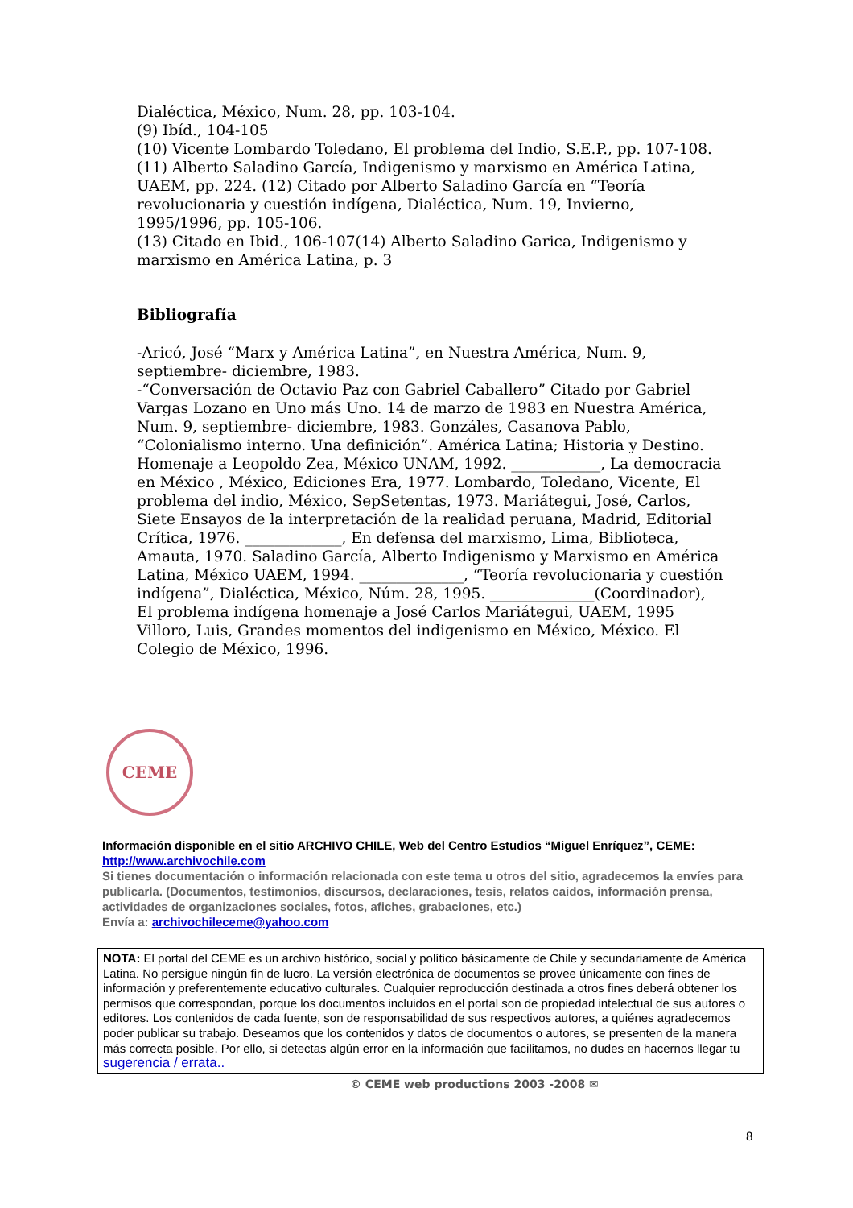Dialéctica, México, Num. 28, pp. 103-104.
(9) Ibíd., 104-105
(10) Vicente Lombardo Toledano, El problema del Indio, S.E.P., pp. 107-108.
(11) Alberto Saladino García, Indigenismo y marxismo en América Latina, UAEM, pp. 224. (12) Citado por Alberto Saladino García en “Teoría revolucionaria y cuestión indígena, Dialéctica, Num. 19, Invierno, 1995/1996, pp. 105-106.
(13) Citado en Ibid., 106-107(14) Alberto Saladino Garica, Indigenismo y marxismo en América Latina, p. 3
Bibliografía
-Aricó, José “Marx y América Latina”, en Nuestra América, Num. 9, septiembre- diciembre, 1983.
-“Conversación de Octavio Paz con Gabriel Caballero” Citado por Gabriel Vargas Lozano en Uno más Uno. 14 de marzo de 1983 en Nuestra América, Num. 9, septiembre- diciembre, 1983. Gonzáles, Casanova Pablo, “Colonialismo interno. Una definición”. América Latina; Historia y Destino. Homenaje a Leopoldo Zea, México UNAM, 1992. ____________, La democracia en México , México, Ediciones Era, 1977. Lombardo, Toledano, Vicente, El problema del indio, México, SepSetentas, 1973. Mariátegui, José, Carlos, Siete Ensayos de la interpretación de la realidad peruana, Madrid, Editorial Crítica, 1976. _____________, En defensa del marxismo, Lima, Biblioteca, Amauta, 1970. Saladino García, Alberto Indigenismo y Marxismo en América Latina, México UAEM, 1994. ______________, “Teoría revolucionaria y cuestión indígena”, Dialéctica, México, Núm. 28, 1995. ______________(Coordinador), El problema indígena homenaje a José Carlos Mariátegui, UAEM, 1995
Villoro, Luis, Grandes momentos del indigenismo en México, México. El Colegio de México, 1996.
CEME
Información disponible en el sitio ARCHIVO CHILE, Web del Centro Estudios “Miguel Enríquez”, CEME:
http://www.archivochile.com
Si tienes documentación o información relacionada con este tema u otros del sitio, agradecemos la envíes para publicarla. (Documentos, testimonios, discursos, declaraciones, tesis, relatos caídos, información prensa, actividades de organizaciones sociales, fotos, afiches, grabaciones, etc.)
Envía a: archivochileceme@yahoo.com
NOTA: El portal del CEME es un archivo histórico, social y político básicamente de Chile y secundariamente de América Latina. No persigue ningún fin de lucro. La versión electrónica de documentos se provee únicamente con fines de información y preferentemente educativo culturales. Cualquier reproducción destinada a otros fines deberá obtener los permisos que correspondan, porque los documentos incluidos en el portal son de propiedad intelectual de sus autores o editores. Los contenidos de cada fuente, son de responsabilidad de sus respectivos autores, a quiénes agradecemos poder publicar su trabajo. Deseamos que los contenidos y datos de documentos o autores, se presenten de la manera más correcta posible. Por ello, si detectas algún error en la información que facilitamos, no dudes en hacernos llegar tu sugerencia / errata..
© CEME web productions 2003 -2008 ✉
8